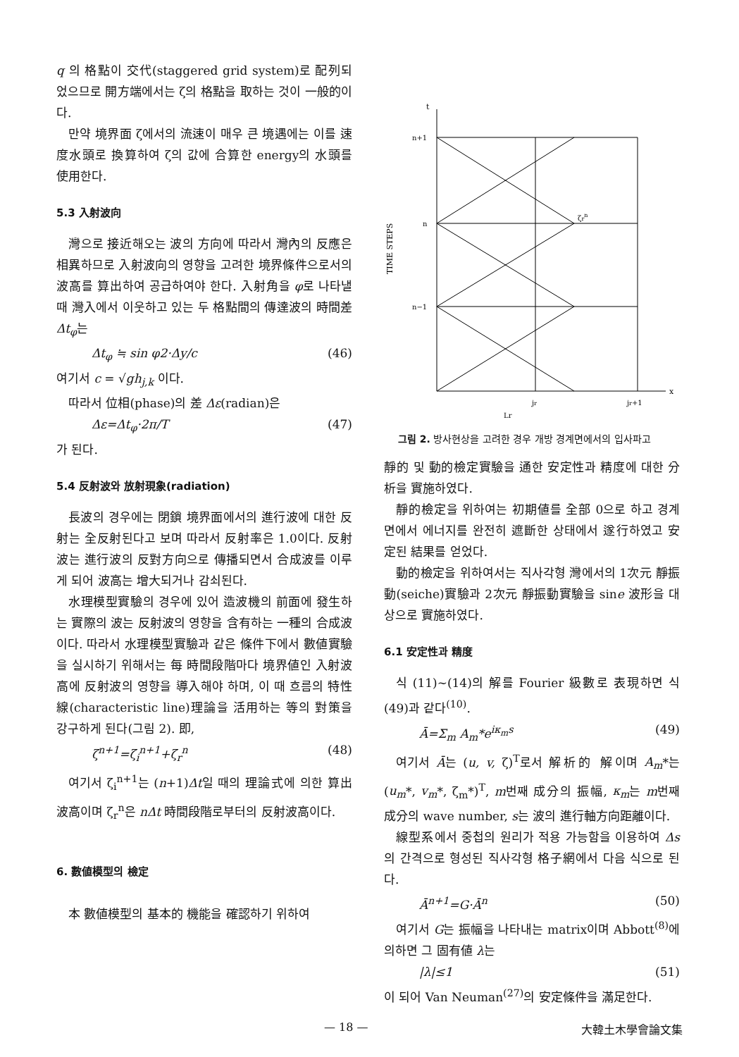q 의 格點이 交代(staggered grid system)로 配列되었으므로 開方端에서는 ζ의 格點을 取하는 것이 一般的이다.
만약 境界面 ζ에서의 流速이 매우 큰 境遇에는 이를 速度水頭로 換算하여 ζ의 값에 合算한 energy의 水頭를 使用한다.
5.3 入射波向
灣으로 接近해오는 波의 方向에 따라서 灣內의 反應은 相異하므로 入射波向의 영향을 고려한 境界條件으로서의 波高를 算出하여 공급하여야 한다. 入射角을 φ로 나타낼 때 灣入에서 이웃하고 있는 두 格點間의 傳達波의 時間差 Δt<sub>φ</sub>는
Δt<sub>φ</sub> ≒ sin φ2·Δy/c (46)
여기서 c = √gh<sub>j,k</sub> 이다.
따라서 位相(phase)의 差 Δε(radian)은
Δε=Δt<sub>φ</sub>·2π/T (47)
가 된다.
5.4 反射波와 放射現象(radiation)
長波의 경우에는 閉鎖 境界面에서의 進行波에 대한 反射는 全反射된다고 보며 따라서 反射率은 1.0이다. 反射波는 進行波의 反對方向으로 傳播되면서 合成波를 이루게 되어 波高는 增大되거나 감쇠된다.
水理模型實驗의 경우에 있어 造波機의 前面에 發生하는 實際의 波는 反射波의 영향을 含有하는 一種의 合成波이다. 따라서 水理模型實驗과 같은 條件下에서 數値實驗을 실시하기 위해서는 每 時間段階마다 境界値인 入射波高에 反射波의 영향을 導入해야 하며, 이 때 흐름의 特性線(characteristic line)理論을 活用하는 等의 對策을 강구하게 된다(그림 2). 即,
ζ<sup>n+1</sup>=ζ<sub>i</sub><sup>n+1</sup>+ζ<sub>r</sub><sup>n</sup> (48)
여기서 ζ<sub>i</sub><sup>n+1</sup>는 (n+1)Δt일 때의 理論式에 의한 算出波高이며 ζ<sub>r</sub><sup>n</sup>은 nΔt 時間段階로부터의 反射波高이다.
6. 數値模型의 檢定
本 數値模型의 基本的 機能을 確認하기 위하여
TIME STEPS
n+1
n
n−1
t
x
jr
jr+1
Lr
ζrn
그림 2. 방사현상을 고려한 경우 개방 경계면에서의 입사파고
靜的 및 動的檢定實驗을 通한 安定性과 精度에 대한 分析을 實施하였다.
靜的檢定을 위하여는 初期値를 全部 0으로 하고 경계면에서 에너지를 완전히 遮斷한 상태에서 遂行하였고 安定된 結果를 얻었다.
動的檢定을 위하여서는 직사각형 灣에서의 1次元 靜振動(seiche)實驗과 2次元 靜振動實驗을 sine 波形을 대상으로 實施하였다.
6.1 安定性과 精度
식 (11)∼(14)의 解를 Fourier 級數로 表現하면 식 (49)과 같다<sup>(10)</sup>.
Ā=Σ<sub>m</sub> A<sub>m</sub>*e<sup>iκ<sub>m</sub>s</sup> (49)
여기서 Ā는 (u, v, ζ)<sup>T</sup>로서 解析的 解이며 A<sub>m</sub>*는 (u<sub>m</sub>*, v<sub>m</sub>*, ζ<sub>m</sub>*)<sup>T</sup>, m번째 成分의 振幅, κ<sub>m</sub>는 m번째 成分의 wave number, s는 波의 進行軸方向距離이다.
線型系에서 중첩의 원리가 적용 가능함을 이용하여 Δs의 간격으로 형성된 직사각형 格子網에서 다음 식으로 된다.
Ā<sup>n+1</sup>=G·Ā<sup>n</sup> (50)
여기서 G는 振幅을 나타내는 matrix이며 Abbott<sup>(8)</sup>에 의하면 그 固有値 λ는
|λ|≤1 (51)
이 되어 Van Neuman<sup>(27)</sup>의 安定條件을 滿足한다.
— 18 — 大韓土木學會論文集